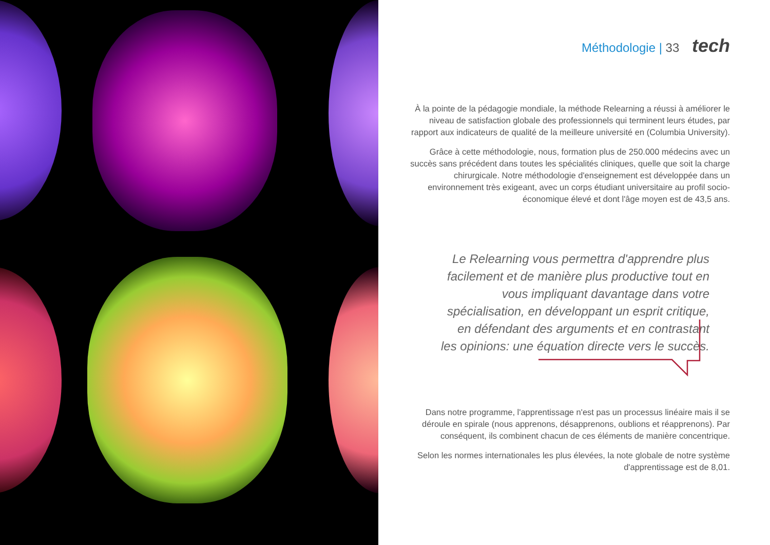Méthodologie | 33 tech
À la pointe de la pédagogie mondiale, la méthode Relearning a réussi à améliorer le niveau de satisfaction globale des professionnels qui terminent leurs études, par rapport aux indicateurs de qualité de la meilleure université en (Columbia University).
Grâce à cette méthodologie, nous, formation plus de 250.000 médecins avec un succès sans précédent dans toutes les spécialités cliniques, quelle que soit la charge chirurgicale. Notre méthodologie d'enseignement est développée dans un environnement très exigeant, avec un corps étudiant universitaire au profil socio-économique élevé et dont l'âge moyen est de 43,5 ans.
Le Relearning vous permettra d'apprendre plus facilement et de manière plus productive tout en vous impliquant davantage dans votre spécialisation, en développant un esprit critique, en défendant des arguments et en contrastant les opinions: une équation directe vers le succès.
Dans notre programme, l'apprentissage n'est pas un processus linéaire mais il se déroule en spirale (nous apprenons, désapprenons, oublions et réapprenons). Par conséquent, ils combinent chacun de ces éléments de manière concentrique.
Selon les normes internationales les plus élevées, la note globale de notre système d'apprentissage est de 8,01.